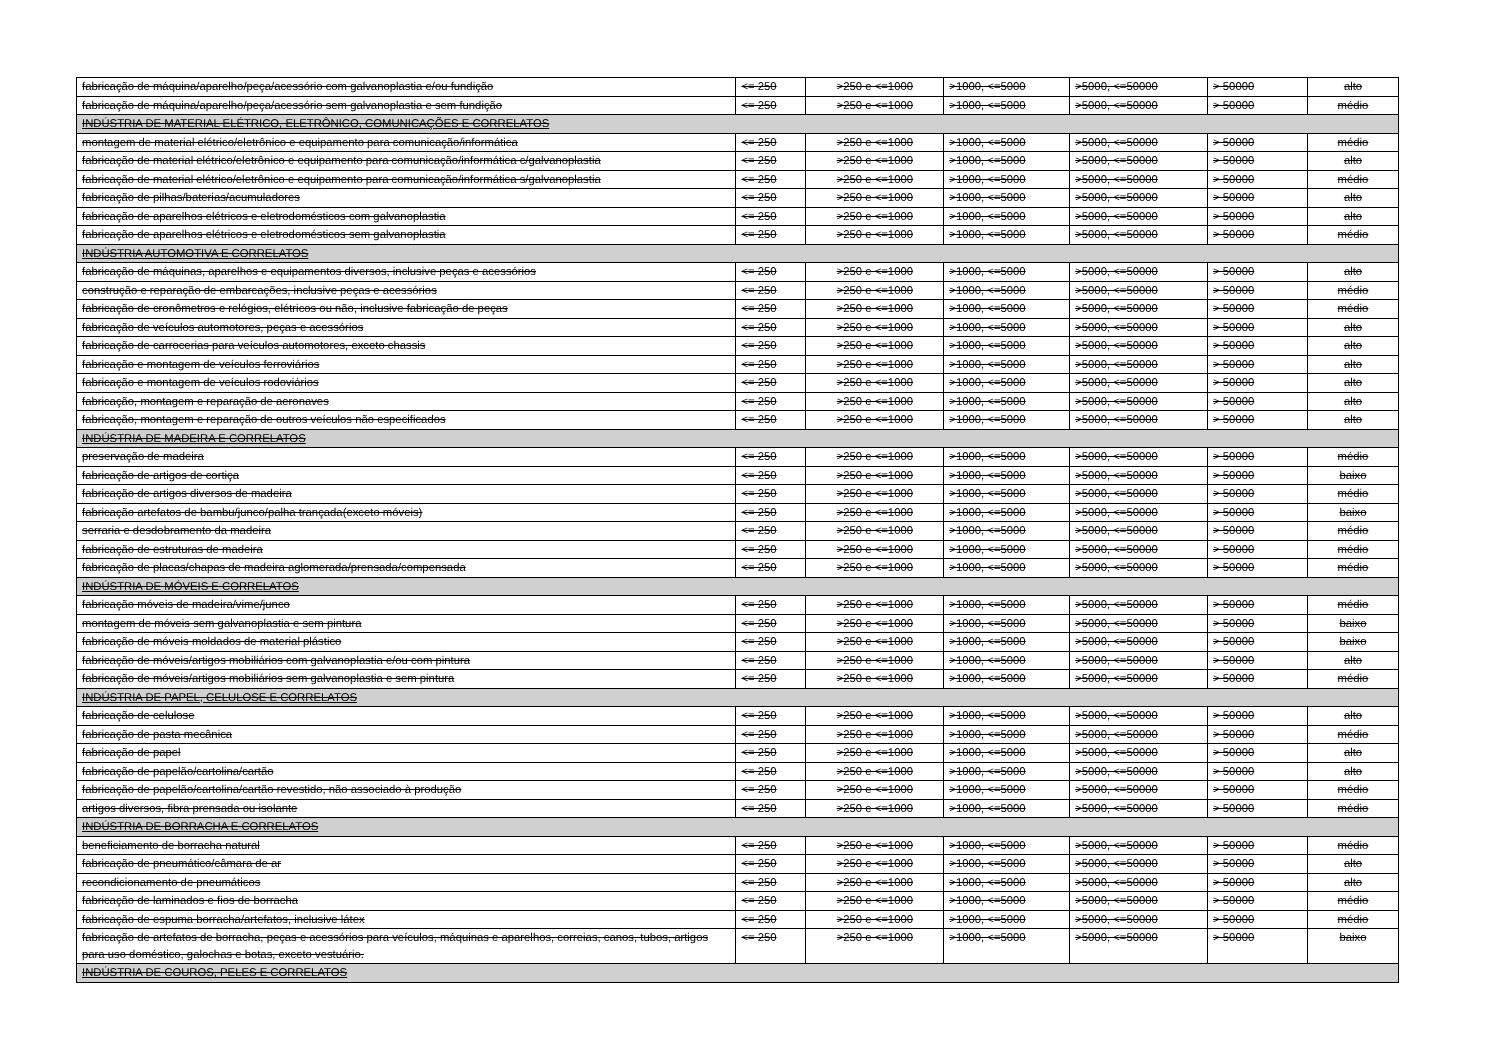| fabricação de máquina/aparelho/peça/acessório com galvanoplastia e/ou fundição | <= 250 | >250 e <=1000 | >1000, <=5000 | >5000, <=50000 | > 50000 | alto |
| fabricação de máquina/aparelho/peça/acessório sem galvanoplastia e sem fundição | <= 250 | >250 e <=1000 | >1000, <=5000 | >5000, <=50000 | > 50000 | médio |
| INDÚSTRIA DE MATERIAL ELÉTRICO, ELETRÔNICO, COMUNICAÇÕES E CORRELATOS | | | | | | |
| montagem de material elétrico/eletrônico e equipamento para comunicação/informática | <= 250 | >250 e <=1000 | >1000, <=5000 | >5000, <=50000 | > 50000 | médio |
| fabricação de material elétrico/eletrônico e equipamento para comunicação/informática c/galvanoplastia | <= 250 | >250 e <=1000 | >1000, <=5000 | >5000, <=50000 | > 50000 | alto |
| fabricação de material elétrico/eletrônico e equipamento para comunicação/informática s/galvanoplastia | <= 250 | >250 e <=1000 | >1000, <=5000 | >5000, <=50000 | > 50000 | médio |
| fabricação de pilhas/baterias/acumuladores | <= 250 | >250 e <=1000 | >1000, <=5000 | >5000, <=50000 | > 50000 | alto |
| fabricação de aparelhos elétricos e eletrodomésticos com galvanoplastia | <= 250 | >250 e <=1000 | >1000, <=5000 | >5000, <=50000 | > 50000 | alto |
| fabricação de aparelhos elétricos e eletrodomésticos sem galvanoplastia | <= 250 | >250 e <=1000 | >1000, <=5000 | >5000, <=50000 | > 50000 | médio |
| INDÚSTRIA AUTOMOTIVA E CORRELATOS | | | | | | |
| fabricação de máquinas, aparelhos e equipamentos diversos, inclusive peças e acessórios | <= 250 | >250 e <=1000 | >1000, <=5000 | >5000, <=50000 | > 50000 | alto |
| construção e reparação de embarcações, inclusive peças e acessórios | <= 250 | >250 e <=1000 | >1000, <=5000 | >5000, <=50000 | > 50000 | médio |
| fabricação de cronômetros e relógios, elétricos ou não, inclusive fabricação de peças | <= 250 | >250 e <=1000 | >1000, <=5000 | >5000, <=50000 | > 50000 | médio |
| fabricação de veículos automotores, peças e acessórios | <= 250 | >250 e <=1000 | >1000, <=5000 | >5000, <=50000 | > 50000 | alto |
| fabricação de carrocerias para veículos automotores, exceto chassis | <= 250 | >250 e <=1000 | >1000, <=5000 | >5000, <=50000 | > 50000 | alto |
| fabricação e montagem de veículos ferroviários | <= 250 | >250 e <=1000 | >1000, <=5000 | >5000, <=50000 | > 50000 | alto |
| fabricação e montagem de veículos rodoviários | <= 250 | >250 e <=1000 | >1000, <=5000 | >5000, <=50000 | > 50000 | alto |
| fabricação, montagem e reparação de aeronaves | <= 250 | >250 e <=1000 | >1000, <=5000 | >5000, <=50000 | > 50000 | alto |
| fabricação, montagem e reparação de outros veículos não especificados | <= 250 | >250 e <=1000 | >1000, <=5000 | >5000, <=50000 | > 50000 | alto |
| INDÚSTRIA DE MADEIRA E CORRELATOS | | | | | | |
| preservação de madeira | <= 250 | >250 e <=1000 | >1000, <=5000 | >5000, <=50000 | > 50000 | médio |
| fabricação de artigos de cortiça | <= 250 | >250 e <=1000 | >1000, <=5000 | >5000, <=50000 | > 50000 | baixo |
| fabricação de artigos diversos de madeira | <= 250 | >250 e <=1000 | >1000, <=5000 | >5000, <=50000 | > 50000 | médio |
| fabricação artefatos de bambu/junco/palha trançada(exceto móveis) | <= 250 | >250 e <=1000 | >1000, <=5000 | >5000, <=50000 | > 50000 | baixo |
| serraria e desdobramento da madeira | <= 250 | >250 e <=1000 | >1000, <=5000 | >5000, <=50000 | > 50000 | médio |
| fabricação de estruturas de madeira | <= 250 | >250 e <=1000 | >1000, <=5000 | >5000, <=50000 | > 50000 | médio |
| fabricação de placas/chapas de madeira aglomerada/prensada/compensada | <= 250 | >250 e <=1000 | >1000, <=5000 | >5000, <=50000 | > 50000 | médio |
| INDÚSTRIA DE MÓVEIS E CORRELATOS | | | | | | |
| fabricação móveis de madeira/vime/junco | <= 250 | >250 e <=1000 | >1000, <=5000 | >5000, <=50000 | > 50000 | médio |
| montagem de móveis sem galvanoplastia e sem pintura | <= 250 | >250 e <=1000 | >1000, <=5000 | >5000, <=50000 | > 50000 | baixo |
| fabricação de móveis moldados de material plástico | <= 250 | >250 e <=1000 | >1000, <=5000 | >5000, <=50000 | > 50000 | baixo |
| fabricação de móveis/artigos mobiliários com galvanoplastia e/ou com pintura | <= 250 | >250 e <=1000 | >1000, <=5000 | >5000, <=50000 | > 50000 | alto |
| fabricação de móveis/artigos mobiliários sem galvanoplastia e sem pintura | <= 250 | >250 e <=1000 | >1000, <=5000 | >5000, <=50000 | > 50000 | médio |
| INDÚSTRIA DE PAPEL, CELULOSE E CORRELATOS | | | | | | |
| fabricação de celulose | <= 250 | >250 e <=1000 | >1000, <=5000 | >5000, <=50000 | > 50000 | alto |
| fabricação de pasta mecânica | <= 250 | >250 e <=1000 | >1000, <=5000 | >5000, <=50000 | > 50000 | médio |
| fabricação de papel | <= 250 | >250 e <=1000 | >1000, <=5000 | >5000, <=50000 | > 50000 | alto |
| fabricação de papelão/cartolina/cartão | <= 250 | >250 e <=1000 | >1000, <=5000 | >5000, <=50000 | > 50000 | alto |
| fabricação de papelão/cartolina/cartão revestido, não associado à produção | <= 250 | >250 e <=1000 | >1000, <=5000 | >5000, <=50000 | > 50000 | médio |
| artigos diversos, fibra prensada ou isolante | <= 250 | >250 e <=1000 | >1000, <=5000 | >5000, <=50000 | > 50000 | médio |
| INDÚSTRIA DE BORRACHA E CORRELATOS | | | | | | |
| beneficiamento de borracha natural | <= 250 | >250 e <=1000 | >1000, <=5000 | >5000, <=50000 | > 50000 | médio |
| fabricação de pneumático/câmara de ar | <= 250 | >250 e <=1000 | >1000, <=5000 | >5000, <=50000 | > 50000 | alto |
| recondicionamento de pneumáticos | <= 250 | >250 e <=1000 | >1000, <=5000 | >5000, <=50000 | > 50000 | alto |
| fabricação de laminados e fios de borracha | <= 250 | >250 e <=1000 | >1000, <=5000 | >5000, <=50000 | > 50000 | médio |
| fabricação de espuma borracha/artefatos, inclusive látex | <= 250 | >250 e <=1000 | >1000, <=5000 | >5000, <=50000 | > 50000 | médio |
| fabricação de artefatos de borracha, peças e acessórios para veículos, máquinas e aparelhos, correias, canos, tubos, artigos para uso doméstico, galochas e botas, exceto vestuário. | <= 250 | >250 e <=1000 | >1000, <=5000 | >5000, <=50000 | > 50000 | baixo |
| INDÚSTRIA DE COUROS, PELES E CORRELATOS | | | | | | |